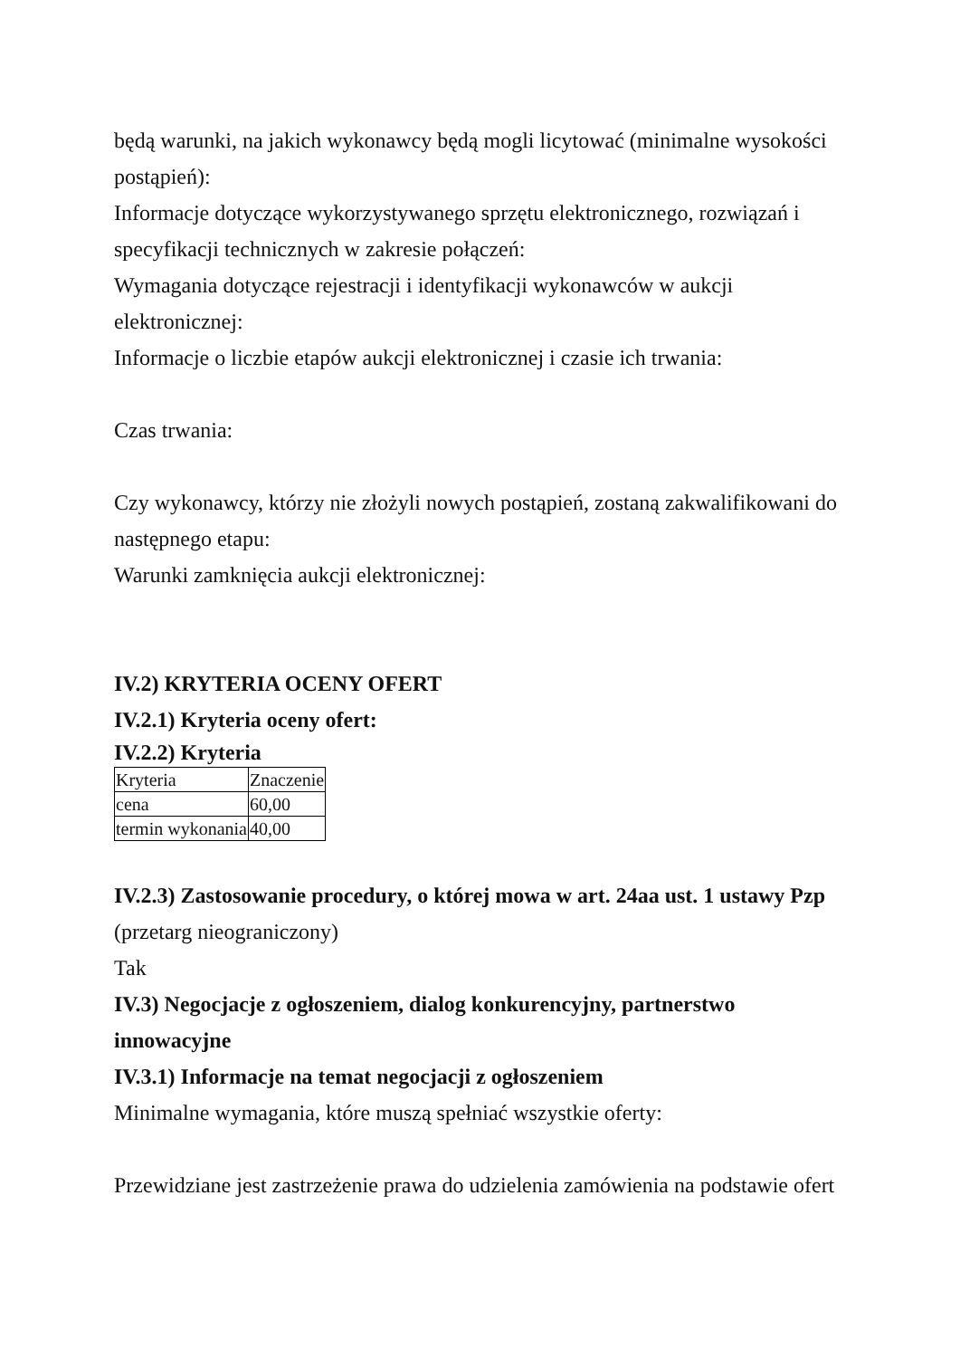będą warunki, na jakich wykonawcy będą mogli licytować (minimalne wysokości postąpień):
Informacje dotyczące wykorzystywanego sprzętu elektronicznego, rozwiązań i specyfikacji technicznych w zakresie połączeń:
Wymagania dotyczące rejestracji i identyfikacji wykonawców w aukcji elektronicznej:
Informacje o liczbie etapów aukcji elektronicznej i czasie ich trwania:
Czas trwania:
Czy wykonawcy, którzy nie złożyli nowych postąpień, zostaną zakwalifikowani do następnego etapu:
Warunki zamknięcia aukcji elektronicznej:
IV.2) KRYTERIA OCENY OFERT
IV.2.1) Kryteria oceny ofert:
IV.2.2) Kryteria
| Kryteria | Znaczenie |
| cena | 60,00 |
| termin wykonania | 40,00 |
IV.2.3) Zastosowanie procedury, o której mowa w art. 24aa ust. 1 ustawy Pzp (przetarg nieograniczony)
Tak
IV.3) Negocjacje z ogłoszeniem, dialog konkurencyjny, partnerstwo innowacyjne
IV.3.1) Informacje na temat negocjacji z ogłoszeniem
Minimalne wymagania, które muszą spełniać wszystkie oferty:
Przewidziane jest zastrzeżenie prawa do udzielenia zamówienia na podstawie ofert